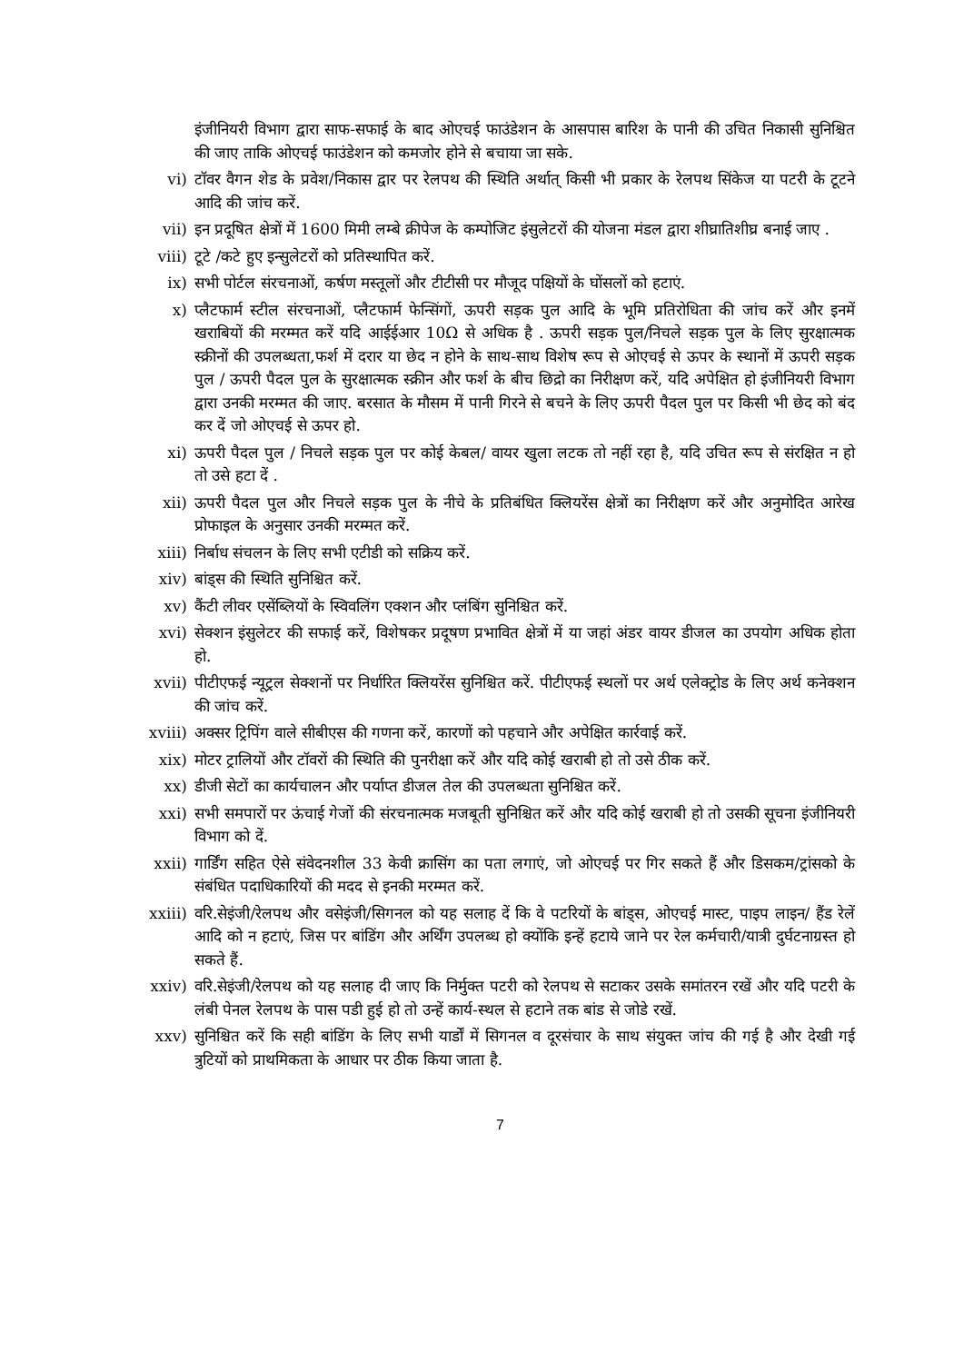इंजीनियरी विभाग द्वारा साफ-सफाई के बाद ओएचई फाउंडेशन के आसपास बारिश के पानी की उचित निकासी सुनिश्चित की जाए ताकि ओएचई फाउंडेशन को कमजोर होने से बचाया जा सके.
vi) टॉवर वैगन शेड के प्रवेश/निकास द्वार पर रेलपथ की स्थिति अर्थात् किसी भी प्रकार के रेलपथ सिंकेज या पटरी के टूटने आदि की जांच करें.
vii) इन प्रदूषित क्षेत्रों में 1600 मिमी लम्बे क्रीपेज के कम्पोजिट इंसुलेटरों की योजना मंडल द्वारा शीघ्रातिशीघ्र बनाई जाए .
viii) टूटे /कटे हुए इन्सुलेटरों को प्रतिस्थापित करें.
ix) सभी पोर्टल संरचनाओं, कर्षण मस्तूलों और टीटीसी पर मौजूद पक्षियों के घोंसलों को हटाएं.
x) प्लैटफार्म स्टील संरचनाओं, प्लैटफार्म फेन्सिंगों, ऊपरी सड़क पुल आदि के भूमि प्रतिरोधिता की जांच करें और इनमें खराबियों की मरम्मत करें यदि आईईआर 10Ω से अधिक है . ऊपरी सड़क पुल/निचले सड़क पुल के लिए सुरक्षात्मक स्क्रीनों की उपलब्धता,फर्श में दरार या छेद न होने के साथ-साथ विशेष रूप से ओएचई से ऊपर के स्थानों में ऊपरी सड़क पुल / ऊपरी पैदल पुल के सुरक्षात्मक स्क्रीन और फर्श के बीच छिद्रो का निरीक्षण करें, यदि अपेक्षित हो इंजीनियरी विभाग द्वारा उनकी मरम्मत की जाए. बरसात के मौसम में पानी गिरने से बचने के लिए ऊपरी पैदल पुल पर किसी भी छेद को बंद कर दें जो ओएचई से ऊपर हो.
xi) ऊपरी पैदल पुल / निचले सड़क पुल पर कोई केबल/ वायर खुला लटक तो नहीं रहा है, यदि उचित रूप से संरक्षित न हो तो उसे हटा दें .
xii) ऊपरी पैदल पुल और निचले सड़क पुल के नीचे के प्रतिबंधित क्लियरेंस क्षेत्रों का निरीक्षण करें और अनुमोदित आरेख प्रोफाइल के अनुसार उनकी मरम्मत करें.
xiii) निर्बाध संचलन के लिए सभी एटीडी को सक्रिय करें.
xiv) बांड्स की स्थिति सुनिश्चित करें.
xv) कैंटी लीवर एसेंब्लियों के स्विवलिंग एक्शन और प्लंबिंग सुनिश्चित करें.
xvi) सेक्शन इंसुलेटर की सफाई करें, विशेषकर प्रदूषण प्रभावित क्षेत्रों में या जहां अंडर वायर डीजल का उपयोग अधिक होता हो.
xvii) पीटीएफई न्यूट्रल सेक्शनों पर निर्धारित क्लियरेंस सुनिश्चित करें. पीटीएफई स्थलों पर अर्थ एलेक्ट्रोड के लिए अर्थ कनेक्शन की जांच करें.
xviii) अक्सर ट्रिपिंग वाले सीबीएस की गणना करें, कारणों को पहचाने और अपेक्षित कार्रवाई करें.
xix) मोटर ट्रालियों और टॉवरों की स्थिति की पुनरीक्षा करें और यदि कोई खराबी हो तो उसे ठीक करें.
xx) डीजी सेटों का कार्यचालन और पर्याप्त डीजल तेल की उपलब्धता सुनिश्चित करें.
xxi) सभी समपारों पर ऊंचाई गेजों की संरचनात्मक मजबूती सुनिश्चित करें और यदि कोई खराबी हो तो उसकी सूचना इंजीनियरी विभाग को दें.
xxii) गार्डिंग सहित ऐसे संवेदनशील 33 केवी क्रासिंग का पता लगाएं, जो ओएचई पर गिर सकते हैं और डिसकम/ट्रांसको के संबंधित पदाधिकारियों की मदद से इनकी मरम्मत करें.
xxiii) वरि.सेइंजी/रेलपथ और वसेइंजी/सिगनल को यह सलाह दें कि वे पटरियों के बांड्स, ओएचई मास्ट, पाइप लाइन/ हैंड रेलें आदि को न हटाएं, जिस पर बांडिंग और अर्थिंग उपलब्ध हो क्योंकि इन्हें हटाये जाने पर रेल कर्मचारी/यात्री दुर्घटनाग्रस्त हो सकते हैं.
xxiv) वरि.सेइंजी/रेलपथ को यह सलाह दी जाए कि निर्मुक्त पटरी को रेलपथ से सटाकर उसके समांतरन रखें और यदि पटरी के लंबी पेनल रेलपथ के पास पडी हुई हो तो उन्हें कार्य-स्थल से हटाने तक बांड से जोडे रखें.
xxv) सुनिश्चित करें कि सही बांडिंग के लिए सभी यार्डों में सिगनल व दूरसंचार के साथ संयुक्त जांच की गई है और देखी गई त्रुटियों को प्राथमिकता के आधार पर ठीक किया जाता है.
7